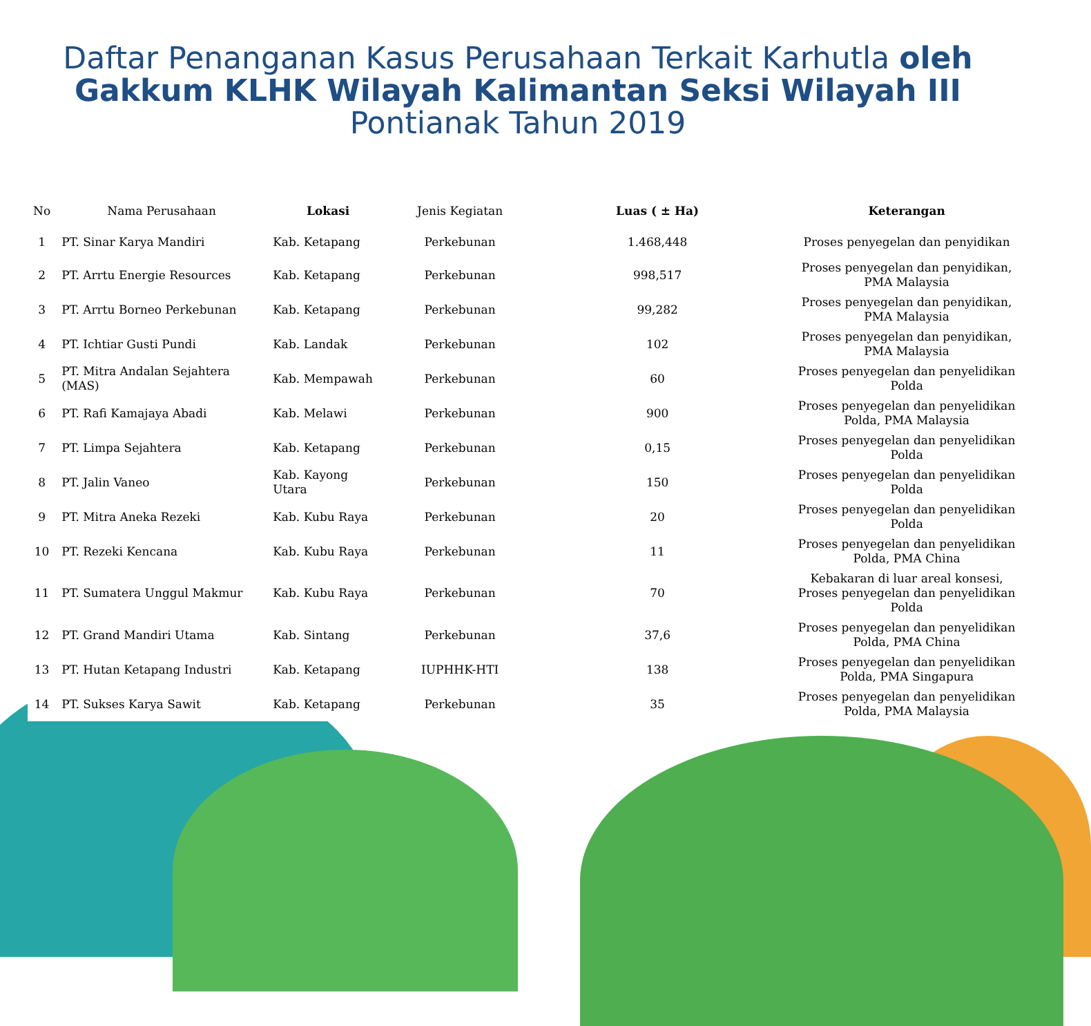Daftar Penanganan Kasus Perusahaan Terkait Karhutla oleh Gakkum KLHK Wilayah Kalimantan Seksi Wilayah III
Pontianak Tahun 2019
| No | Nama Perusahaan | Lokasi | Jenis Kegiatan | Luas ( ± Ha) | Keterangan |
| --- | --- | --- | --- | --- | --- |
| 1 | PT. Sinar Karya Mandiri | Kab. Ketapang | Perkebunan | 1.468,448 | Proses penyegelan dan penyidikan |
| 2 | PT. Arrtu Energie Resources | Kab. Ketapang | Perkebunan | 998,517 | Proses penyegelan dan penyidikan, PMA Malaysia |
| 3 | PT. Arrtu Borneo Perkebunan | Kab. Ketapang | Perkebunan | 99,282 | Proses penyegelan dan penyidikan, PMA Malaysia |
| 4 | PT. Ichtiar Gusti Pundi | Kab. Landak | Perkebunan | 102 | Proses penyegelan dan penyidikan, PMA Malaysia |
| 5 | PT. Mitra Andalan Sejahtera (MAS) | Kab. Mempawah | Perkebunan | 60 | Proses penyegelan dan penyelidikan Polda |
| 6 | PT. Rafi Kamajaya Abadi | Kab. Melawi | Perkebunan | 900 | Proses penyegelan dan penyelidikan Polda, PMA Malaysia |
| 7 | PT. Limpa Sejahtera | Kab. Ketapang | Perkebunan | 0,15 | Proses penyegelan dan penyelidikan Polda |
| 8 | PT. Jalin Vaneo | Kab. Kayong Utara | Perkebunan | 150 | Proses penyegelan dan penyelidikan Polda |
| 9 | PT. Mitra Aneka Rezeki | Kab. Kubu Raya | Perkebunan | 20 | Proses penyegelan dan penyelidikan Polda |
| 10 | PT. Rezeki Kencana | Kab. Kubu Raya | Perkebunan | 11 | Proses penyegelan dan penyelidikan Polda, PMA China |
| 11 | PT. Sumatera Unggul Makmur | Kab. Kubu Raya | Perkebunan | 70 | Kebakaran di luar areal konsesi, Proses penyegelan dan penyelidikan Polda |
| 12 | PT. Grand Mandiri Utama | Kab. Sintang | Perkebunan | 37,6 | Proses penyegelan dan penyelidikan Polda, PMA China |
| 13 | PT. Hutan Ketapang Industri | Kab. Ketapang | IUPHHK-HTI | 138 | Proses penyegelan dan penyelidikan Polda, PMA Singapura |
| 14 | PT. Sukses Karya Sawit | Kab. Ketapang | Perkebunan | 35 | Proses penyegelan dan penyelidikan Polda, PMA Malaysia |